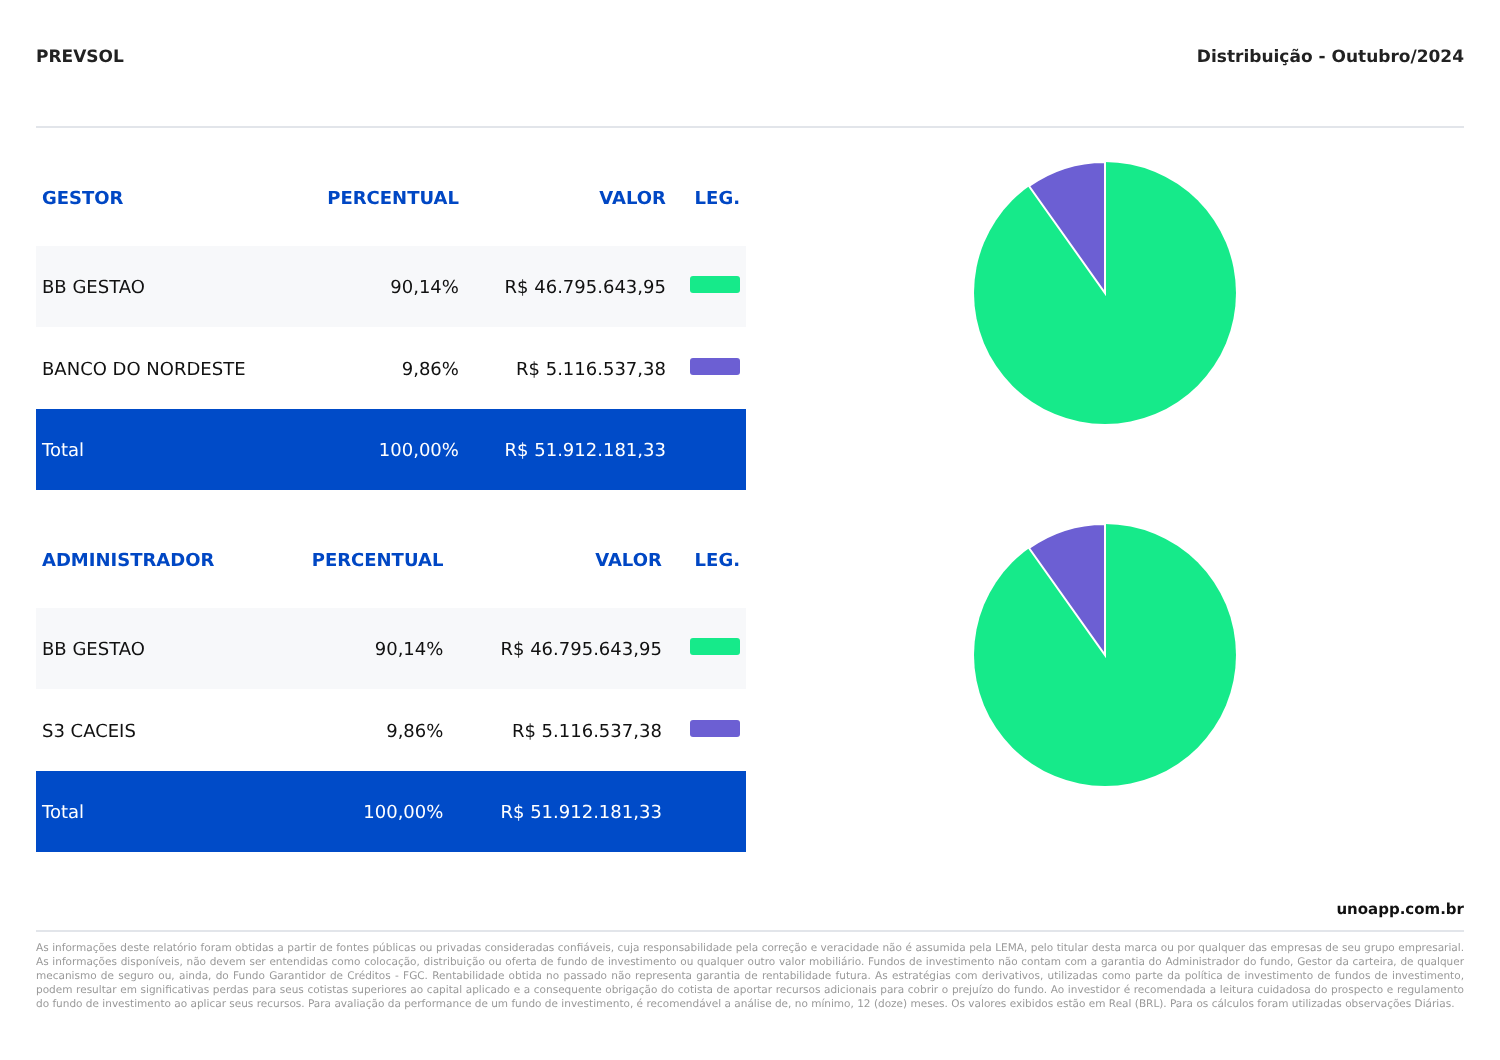PREVSOL Distribuição - Outubro/2024
| GESTOR | PERCENTUAL | VALOR | LEG. |
| --- | --- | --- | --- |
| BB GESTAO | 90,14% | R$ 46.795.643,95 | |
| BANCO DO NORDESTE | 9,86% | R$ 5.116.537,38 | |
| Total | 100,00% | R$ 51.912.181,33 | |
| ADMINISTRADOR | PERCENTUAL | VALOR | LEG. |
| --- | --- | --- | --- |
| BB GESTAO | 90,14% | R$ 46.795.643,95 | |
| S3 CACEIS | 9,86% | R$ 5.116.537,38 | |
| Total | 100,00% | R$ 51.912.181,33 | |
unoapp.com.br
As informações deste relatório foram obtidas a partir de fontes públicas ou privadas consideradas confiáveis, cuja responsabilidade pela correção e veracidade não é assumida pela LEMA, pelo titular desta marca ou por qualquer das empresas de seu grupo empresarial. As informações disponíveis, não devem ser entendidas como colocação, distribuição ou oferta de fundo de investimento ou qualquer outro valor mobiliário. Fundos de investimento não contam com a garantia do Administrador do fundo, Gestor da carteira, de qualquer mecanismo de seguro ou, ainda, do Fundo Garantidor de Créditos - FGC. Rentabilidade obtida no passado não representa garantia de rentabilidade futura. As estratégias com derivativos, utilizadas como parte da política de investimento de fundos de investimento, podem resultar em significativas perdas para seus cotistas superiores ao capital aplicado e a consequente obrigação do cotista de aportar recursos adicionais para cobrir o prejuízo do fundo. Ao investidor é recomendada a leitura cuidadosa do prospecto e regulamento do fundo de investimento ao aplicar seus recursos. Para avaliação da performance de um fundo de investimento, é recomendável a análise de, no mínimo, 12 (doze) meses. Os valores exibidos estão em Real (BRL). Para os cálculos foram utilizadas observações Diárias.